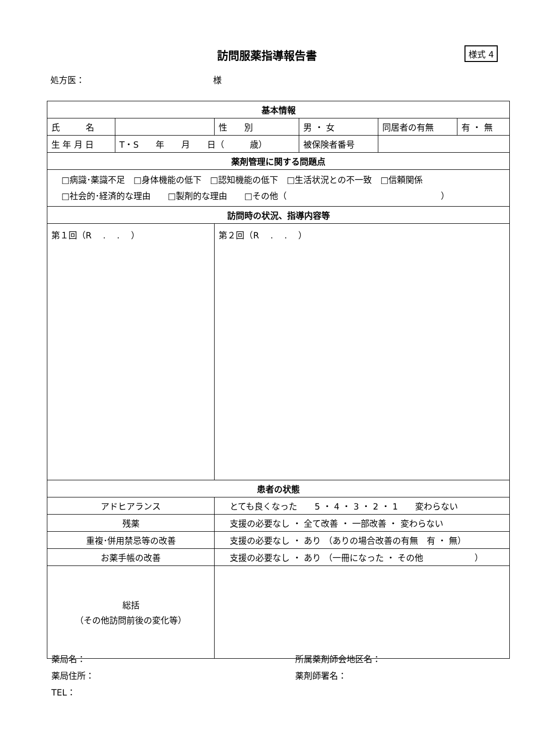訪問服薬指導報告書 様式 4
処方医： 様
| 基本情報 | | | | | | |
| 氏 名 | | | 性 別 | 男 ・ 女 | 同居者の有無 | 有 ・ 無 |
| 生 年 月 日 | T・S 年 月 日（ 歳） | | | 被保険者番号 | | |
| 薬剤管理に関する問題点 | | | | | | |
| □病識･薬識不足 □身体機能の低下 □認知機能の低下 □生活状況との不一致 □信頼関係 □社会的･経済的な理由 □製剤的な理由 □その他（ ） | | | | | | |
| 訪問時の状況、指導内容等 | | | | | | |
| 第１回（R . . ） | | | 第２回（R . . ） | | | |
| 患者の状態 | | | | | | |
| アドヒアランス | | とても良くなった 5 ・ 4 ・ 3 ・ 2 ・ 1 変わらない | | | | |
| 残薬 | | 支援の必要なし ・ 全て改善 ・ 一部改善 ・ 変わらない | | | | |
| 重複･併用禁忌等の改善 | | 支援の必要なし ・ あり （ありの場合改善の有無 有 ・ 無） | | | | |
| お薬手帳の改善 | | 支援の必要なし ・ あり （一冊になった ・ その他 ） | | | | |
| 総括 （その他訪問前後の変化等） | | | | | | |
薬局名：
薬局住所：
TEL：
所属薬剤師会地区名：
薬剤師署名：